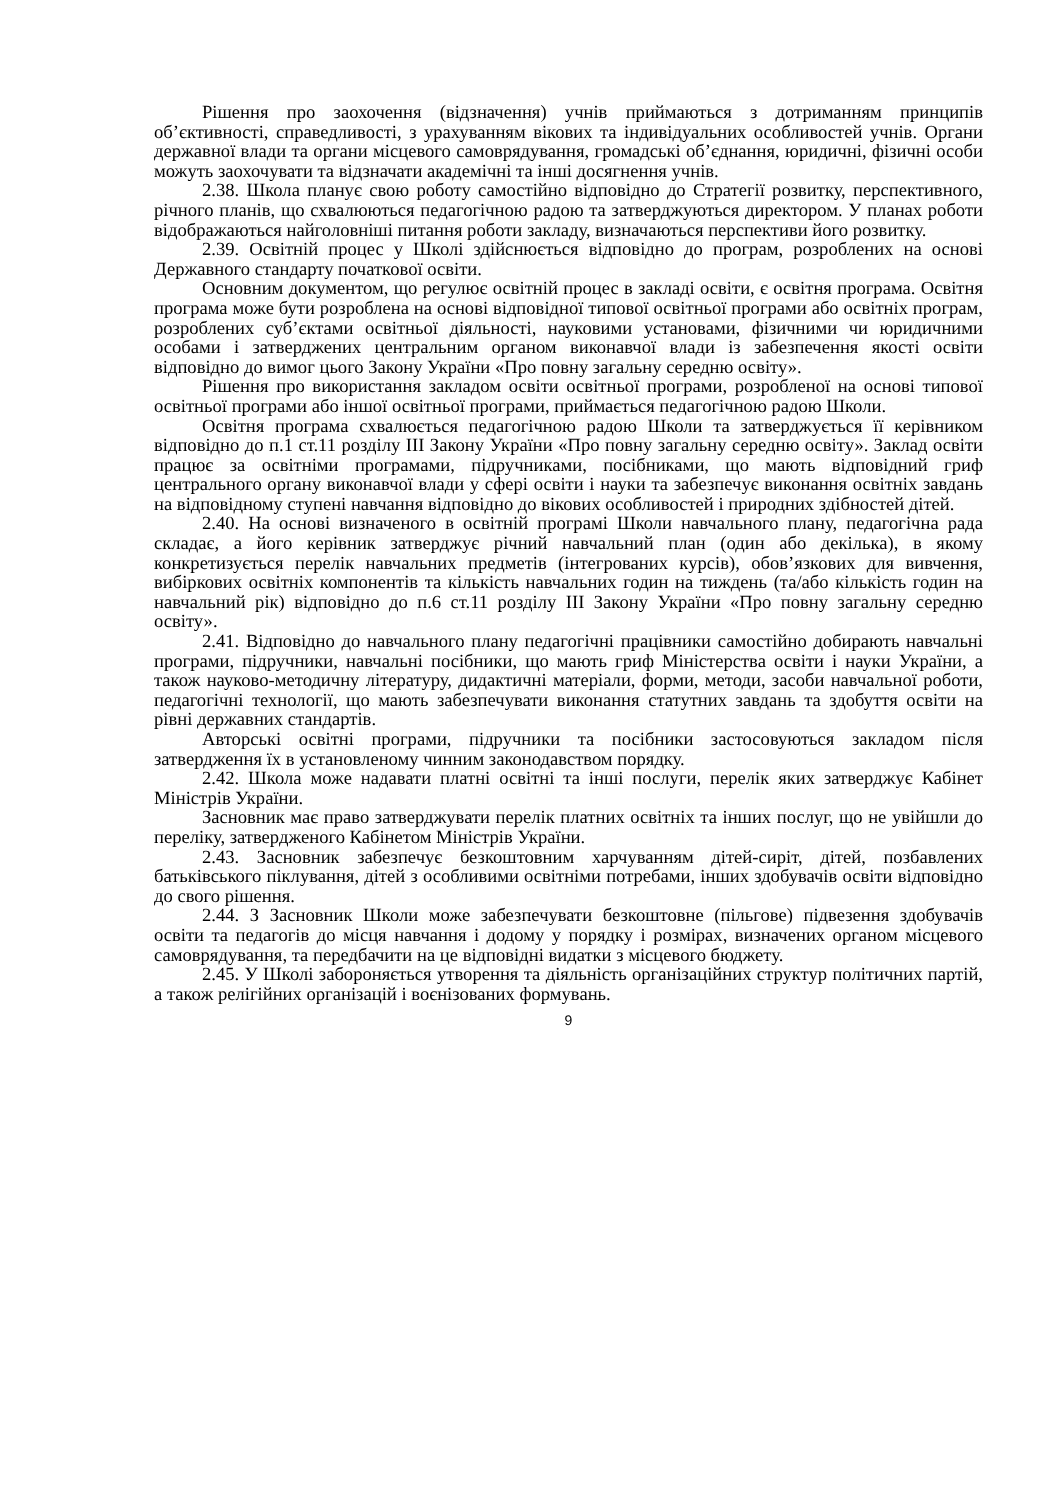Рішення про заохочення (відзначення) учнів приймаються з дотриманням принципів об’єктивності, справедливості, з урахуванням вікових та індивідуальних особливостей учнів. Органи державної влади та органи місцевого самоврядування, громадські об’єднання, юридичні, фізичні особи можуть заохочувати та відзначати академічні та інші досягнення учнів.
2.38. Школа планує свою роботу самостійно відповідно до Стратегії розвитку, перспективного, річного планів, що схвалюються педагогічною радою та затверджуються директором. У планах роботи відображаються найголовніші питання роботи закладу, визначаються перспективи його розвитку.
2.39. Освітній процес у Школі здійснюється відповідно до програм, розроблених на основі Державного стандарту початкової освіти.
Основним документом, що регулює освітній процес в закладі освіти, є освітня програма. Освітня програма може бути розроблена на основі відповідної типової освітньої програми або освітніх програм, розроблених суб’єктами освітньої діяльності, науковими установами, фізичними чи юридичними особами і затверджених центральним органом виконавчої влади із забезпечення якості освіти відповідно до вимог цього Закону України «Про повну загальну середню освіту».
Рішення про використання закладом освіти освітньої програми, розробленої на основі типової освітньої програми або іншої освітньої програми, приймається педагогічною радою Школи.
Освітня програма схвалюється педагогічною радою Школи та затверджується її керівником відповідно до п.1 ст.11 розділу ІІІ Закону України «Про повну загальну середню освіту». Заклад освіти працює за освітніми програмами, підручниками, посібниками, що мають відповідний гриф центрального органу виконавчої влади у сфері освіти і науки та забезпечує виконання освітніх завдань на відповідному ступені навчання відповідно до вікових особливостей і природних здібностей дітей.
2.40. На основі визначеного в освітній програмі Школи навчального плану, педагогічна рада складає, а його керівник затверджує річний навчальний план (один або декілька), в якому конкретизується перелік навчальних предметів (інтегрованих курсів), обов’язкових для вивчення, вибіркових освітніх компонентів та кількість навчальних годин на тиждень (та/або кількість годин на навчальний рік) відповідно до п.6 ст.11 розділу ІІІ Закону України «Про повну загальну середню освіту».
2.41. Відповідно до навчального плану педагогічні працівники самостійно добирають навчальні програми, підручники, навчальні посібники, що мають гриф Міністерства освіти і науки України, а також науково-методичну літературу, дидактичні матеріали, форми, методи, засоби навчальної роботи, педагогічні технології, що мають забезпечувати виконання статутних завдань та здобуття освіти на рівні державних стандартів.
Авторські освітні програми, підручники та посібники застосовуються закладом після затвердження їх в установленому чинним законодавством порядку.
2.42. Школа може надавати платні освітні та інші послуги, перелік яких затверджує Кабінет Міністрів України.
Засновник має право затверджувати перелік платних освітніх та інших послуг, що не увійшли до переліку, затвердженого Кабінетом Міністрів України.
2.43. Засновник забезпечує безкоштовним харчуванням дітей-сиріт, дітей, позбавлених батьківського піклування, дітей з особливими освітніми потребами, інших здобувачів освіти відповідно до свого рішення.
2.44. З Засновник Школи може забезпечувати безкоштовне (пільгове) підвезення здобувачів освіти та педагогів до місця навчання і додому у порядку і розмірах, визначених органом місцевого самоврядування, та передбачити на це відповідні видатки з місцевого бюджету.
2.45. У Школі забороняється утворення та діяльність організаційних структур політичних партій, а також релігійних організацій і воєнізованих формувань.
9